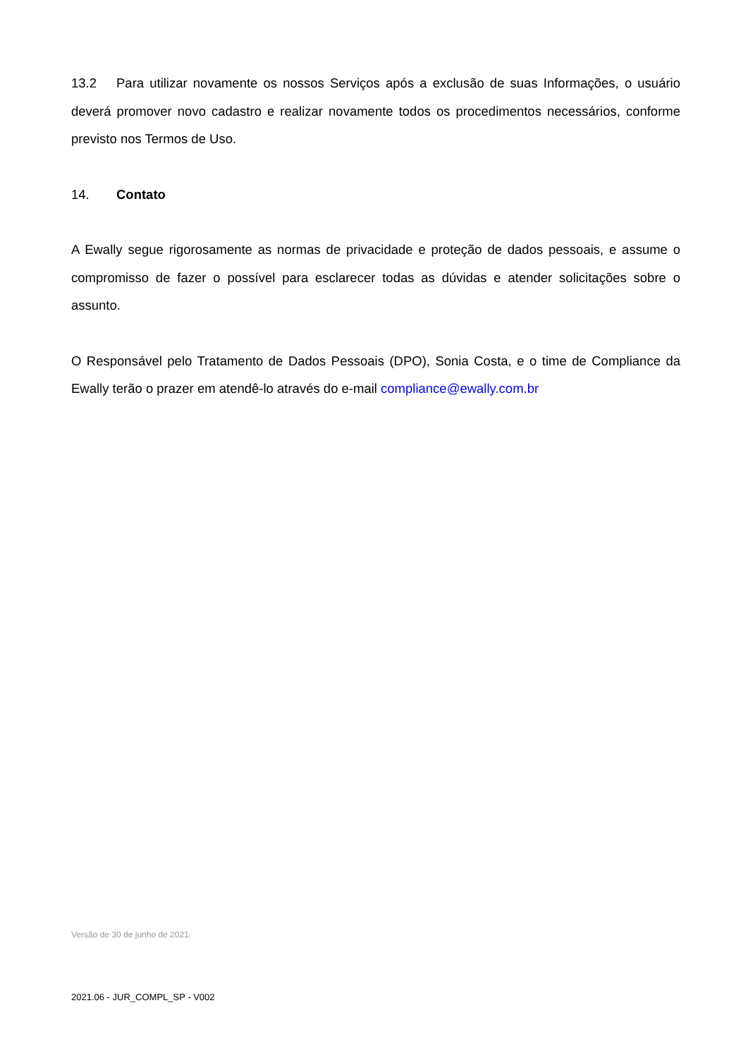13.2 Para utilizar novamente os nossos Serviços após a exclusão de suas Informações, o usuário deverá promover novo cadastro e realizar novamente todos os procedimentos necessários, conforme previsto nos Termos de Uso.
14. Contato
A Ewally segue rigorosamente as normas de privacidade e proteção de dados pessoais, e assume o compromisso de fazer o possível para esclarecer todas as dúvidas e atender solicitações sobre o assunto.
O Responsável pelo Tratamento de Dados Pessoais (DPO), Sonia Costa, e o time de Compliance da Ewally terão o prazer em atendê-lo através do e-mail compliance@ewally.com.br
Versão de 30 de junho de 2021.
2021.06 - JUR_COMPL_SP - V002